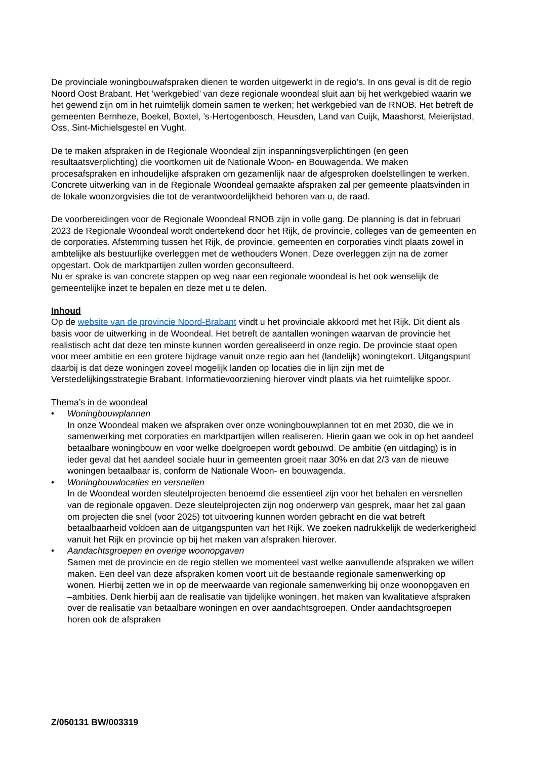De provinciale woningbouwafspraken dienen te worden uitgewerkt in de regio’s. In ons geval is dit de regio Noord Oost Brabant. Het ‘werkgebied’ van deze regionale woondeal sluit aan bij het werkgebied waarin we het gewend zijn om in het ruimtelijk domein samen te werken; het werkgebied van de RNOB. Het betreft de gemeenten Bernheze, Boekel, Boxtel, ’s-Hertogenbosch, Heusden, Land van Cuijk, Maashorst, Meierijstad, Oss, Sint-Michielsgestel en Vught.
De te maken afspraken in de Regionale Woondeal zijn inspanningsverplichtingen (en geen resultaatsverplichting) die voortkomen uit de Nationale Woon- en Bouwagenda. We maken procesafspraken en inhoudelijke afspraken om gezamenlijk naar de afgesproken doelstellingen te werken. Concrete uitwerking van in de Regionale Woondeal gemaakte afspraken zal per gemeente plaatsvinden in de lokale woonzorgvisies die tot de verantwoordelijkheid behoren van u, de raad.
De voorbereidingen voor de Regionale Woondeal RNOB zijn in volle gang. De planning is dat in februari 2023 de Regionale Woondeal wordt ondertekend door het Rijk, de provincie, colleges van de gemeenten en de corporaties. Afstemming tussen het Rijk, de provincie, gemeenten en corporaties vindt plaats zowel in ambtelijke als bestuurlijke overleggen met de wethouders Wonen. Deze overleggen zijn na de zomer opgestart. Ook de marktpartijen zullen worden geconsulteerd.
Nu er sprake is van concrete stappen op weg naar een regionale woondeal is het ook wenselijk de gemeentelijke inzet te bepalen en deze met u te delen.
Inhoud
Op de website van de provincie Noord-Brabant vindt u het provinciale akkoord met het Rijk. Dit dient als basis voor de uitwerking in de Woondeal. Het betreft de aantallen woningen waarvan de provincie het realistisch acht dat deze ten minste kunnen worden gerealiseerd in onze regio. De provincie staat open voor meer ambitie en een grotere bijdrage vanuit onze regio aan het (landelijk) woningtekort. Uitgangspunt daarbij is dat deze woningen zoveel mogelijk landen op locaties die in lijn zijn met de Verstedelijkingsstrategie Brabant. Informatievoorziening hierover vindt plaats via het ruimtelijke spoor.
Thema’s in de woondeal
• Woningbouwplannen
In onze Woondeal maken we afspraken over onze woningbouwplannen tot en met 2030, die we in samenwerking met corporaties en marktpartijen willen realiseren. Hierin gaan we ook in op het aandeel betaalbare woningbouw en voor welke doelgroepen wordt gebouwd. De ambitie (en uitdaging) is in ieder geval dat het aandeel sociale huur in gemeenten groeit naar 30% en dat 2/3 van de nieuwe woningen betaalbaar is, conform de Nationale Woon- en bouwagenda.
• Woningbouwlocaties en versnellen
In de Woondeal worden sleutelprojecten benoemd die essentieel zijn voor het behalen en versnellen van de regionale opgaven. Deze sleutelprojecten zijn nog onderwerp van gesprek, maar het zal gaan om projecten die snel (voor 2025) tot uitvoering kunnen worden gebracht en die wat betreft betaalbaarheid voldoen aan de uitgangspunten van het Rijk. We zoeken nadrukkelijk de wederkerigheid vanuit het Rijk en provincie op bij het maken van afspraken hierover.
• Aandachtsgroepen en overige woonopgaven
Samen met de provincie en de regio stellen we momenteel vast welke aanvullende afspraken we willen maken. Een deel van deze afspraken komen voort uit de bestaande regionale samenwerking op wonen. Hierbij zetten we in op de meerwaarde van regionale samenwerking bij onze woonopgaven en –ambities. Denk hierbij aan de realisatie van tijdelijke woningen, het maken van kwalitatieve afspraken over de realisatie van betaalbare woningen en over aandachtsgroepen. Onder aandachtsgroepen horen ook de afspraken
Z/050131 BW/003319